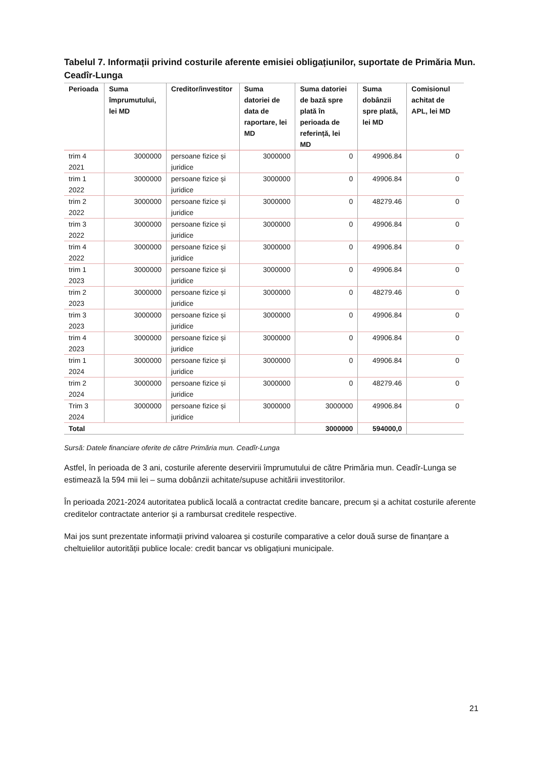Tabelul 7. Informații privind costurile aferente emisiei obligațiunilor, suportate de Primăria Mun. Ceadîr-Lunga
| Perioada | Suma împrumutului, lei MD | Creditor/investitor | Suma datoriei de data de raportare, lei MD | Suma datoriei de bază spre plată în perioada de referință, lei MD | Suma dobânzii spre plată, lei MD | Comisionul achitat de APL, lei MD |
| --- | --- | --- | --- | --- | --- | --- |
| trim 4 2021 | 3000000 | persoane fizice și juridice | 3000000 | 0 | 49906.84 | 0 |
| trim 1 2022 | 3000000 | persoane fizice și juridice | 3000000 | 0 | 49906.84 | 0 |
| trim 2 2022 | 3000000 | persoane fizice și juridice | 3000000 | 0 | 48279.46 | 0 |
| trim 3 2022 | 3000000 | persoane fizice și juridice | 3000000 | 0 | 49906.84 | 0 |
| trim 4 2022 | 3000000 | persoane fizice și juridice | 3000000 | 0 | 49906.84 | 0 |
| trim 1 2023 | 3000000 | persoane fizice și juridice | 3000000 | 0 | 49906.84 | 0 |
| trim 2 2023 | 3000000 | persoane fizice și juridice | 3000000 | 0 | 48279.46 | 0 |
| trim 3 2023 | 3000000 | persoane fizice și juridice | 3000000 | 0 | 49906.84 | 0 |
| trim 4 2023 | 3000000 | persoane fizice și juridice | 3000000 | 0 | 49906.84 | 0 |
| trim 1 2024 | 3000000 | persoane fizice și juridice | 3000000 | 0 | 49906.84 | 0 |
| trim 2 2024 | 3000000 | persoane fizice și juridice | 3000000 | 0 | 48279.46 | 0 |
| Trim 3 2024 | 3000000 | persoane fizice și juridice | 3000000 | 3000000 | 49906.84 | 0 |
| Total | | | | 3000000 | 594000,0 | |
Sursă: Datele financiare oferite de către Primăria mun. Ceadîr-Lunga
Astfel, în perioada de 3 ani, costurile aferente deservirii împrumutului de către Primăria mun. Ceadîr-Lunga se estimează la 594 mii lei – suma dobânzii achitate/supuse achitării investitorilor.
În perioada 2021-2024 autoritatea publică locală a contractat credite bancare, precum și a achitat costurile aferente creditelor contractate anterior și a rambursat creditele respective.
Mai jos sunt prezentate informații privind valoarea și costurile comparative a celor două surse de finanțare a cheltuielilor autorității publice locale: credit bancar vs obligațiuni municipale.
21